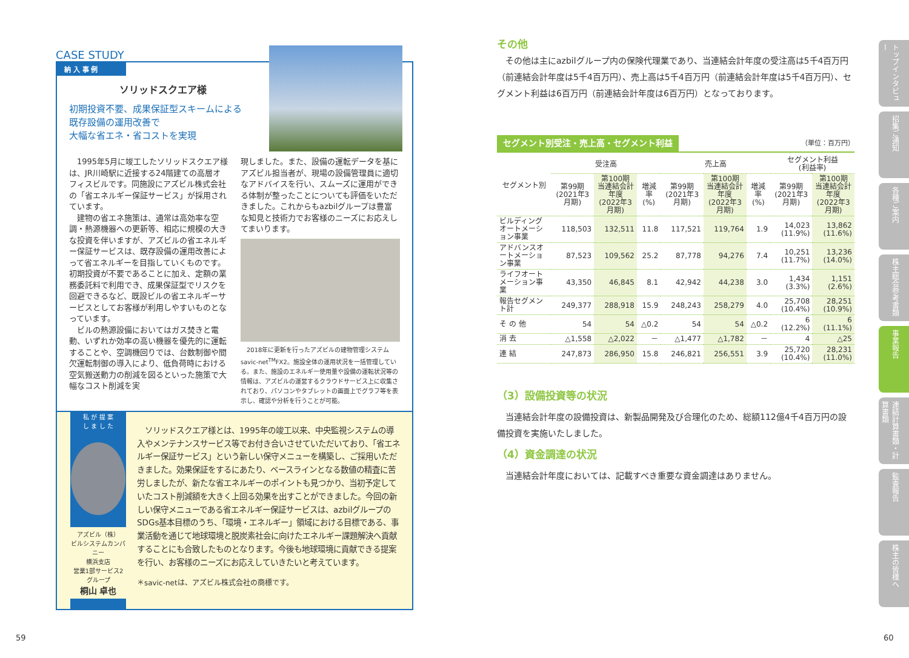CASE STUDY
納 入 事 例
ソリッドスクエア様
初期投資不要、成果保証型スキームによる
既存設備の運用改善で
大幅な省エネ・省コストを実現
　1995年5月に竣工したソリッドスクエア様は、JR川崎駅に近接する24階建ての高層オフィスビルです。同施設にアズビル株式会社の「省エネルギー保証サービス」が採用されています。
　建物の省エネ施策は、通常は高効率な空調・熱源機器への更新等、相応に規模の大きな投資を伴いますが、アズビルの省エネルギー保証サービスは、既存設備の運用改善によって省エネルギーを目指していくものです。初期投資が不要であることに加え、定額の業務委託料で利用でき、成果保証型でリスクを回避できるなど、既設ビルの省エネルギーサービスとしてお客様が利用しやすいものとなっています。
　ビルの熱源設備においてはガス焚きと電動、いずれか効率の高い機器を優先的に運転することや、空調機回りでは、台数制御や間欠運転制御の導入により、低負荷時における空気搬送動力の削減を図るといった施策で大幅なコスト削減を実
現しました。また、設備の運転データを基にアズビル担当者が、現場の設備管理員に適切なアドバイスを行い、スムーズに運用ができる体制が整ったことについても評価をいただきました。これからもazbilグループは豊富な知見と技術力でお客様のニーズにお応えしてまいります。
　2018年に更新を行ったアズビルの建物管理システムsavic-net<sup>TM</sup>FX2。施設全体の運用状況を一括管理している。また、施設のエネルギー使用量や設備の運転状況等の情報は、アズビルの運営するクラウドサービス上に収集されており、パソコンやタブレットの画面上でグラフ等を表示し、確認や分析を行うことが可能。
私 が 提 案
し ま し た
アズビル（株）
ビルシステムカンパニー
横浜支店
営業1部サービス2グループ
桐山 卓也
　ソリッドスクエア様とは、1995年の竣工以来、中央監視システムの導入やメンテナンスサービス等でお付き合いさせていただいており、「省エネルギー保証サービス」という新しい保守メニューを構築し、ご採用いただきました。効果保証をするにあたり、ベースラインとなる数値の精査に苦労しましたが、新たな省エネルギーのポイントも見つかり、当初予定していたコスト削減額を大きく上回る効果を出すことができました。今回の新しい保守メニューである省エネルギー保証サービスは、azbilグループのSDGs基本目標のうち、「環境・エネルギー」領域における目標である、事業活動を通じて地球環境と脱炭素社会に向けたエネルギー課題解決へ貢献することにも合致したものとなります。今後も地球環境に貢献できる提案を行い、お客様のニーズにお応えしていきたいと考えています。
＊savic-netは、アズビル株式会社の商標です。
59
その他
　その他は主にazbilグループ内の保険代理業であり、当連結会計年度の受注高は5千4百万円（前連結会計年度は5千4百万円）、売上高は5千4百万円（前連結会計年度は5千4百万円）、セグメント利益は6百万円（前連結会計年度は6百万円）となっております。
セグメント別受注・売上高・セグメント利益 （単位：百万円）
| セグメント別 | 受注高 | | | 売上高 | | | セグメント利益 (利益率) | |
| --- | --- | --- | --- | --- | --- | --- | --- | --- |
| | 第99期 (2021年3月期) | 第100期 当連結会計年度 (2022年3月期) | 増減率 (%) | 第99期 (2021年3月期) | 第100期 当連結会計年度 (2022年3月期) | 増減率 (%) | 第99期 (2021年3月期) | 第100期 当連結会計年度 (2022年3月期) |
| ビルディングオートメーション事業 | 118,503 | 132,511 | 11.8 | 117,521 | 119,764 | 1.9 | 14,023 (11.9%) | 13,862 (11.6%) |
| アドバンスオートメーション事業 | 87,523 | 109,562 | 25.2 | 87,778 | 94,276 | 7.4 | 10,251 (11.7%) | 13,236 (14.0%) |
| ライフオートメーション事業 | 43,350 | 46,845 | 8.1 | 42,942 | 44,238 | 3.0 | 1,434 (3.3%) | 1,151 (2.6%) |
| 報告セグメント計 | 249,377 | 288,918 | 15.9 | 248,243 | 258,279 | 4.0 | 25,708 (10.4%) | 28,251 (10.9%) |
| そ の 他 | 54 | 54 | △0.2 | 54 | 54 | △0.2 | 6 (12.2%) | 6 (11.1%) |
| 消 去 | △1,558 | △2,022 | － | △1,477 | △1,782 | － | 4 | △25 |
| 連 結 | 247,873 | 286,950 | 15.8 | 246,821 | 256,551 | 3.9 | 25,720 (10.4%) | 28,231 (11.0%) |
（3）設備投資等の状況
　当連結会計年度の設備投資は、新製品開発及び合理化のため、総額112億4千4百万円の設備投資を実施いたしました。
（4）資金調達の状況
　当連結会計年度においては、記載すべき重要な資金調達はありません。
トップインタビュー
招集ご通知
各種ご案内
株主総会参考書類
事業報告
連結計算書類・計算書類
監査報告
株主の皆様へ
60